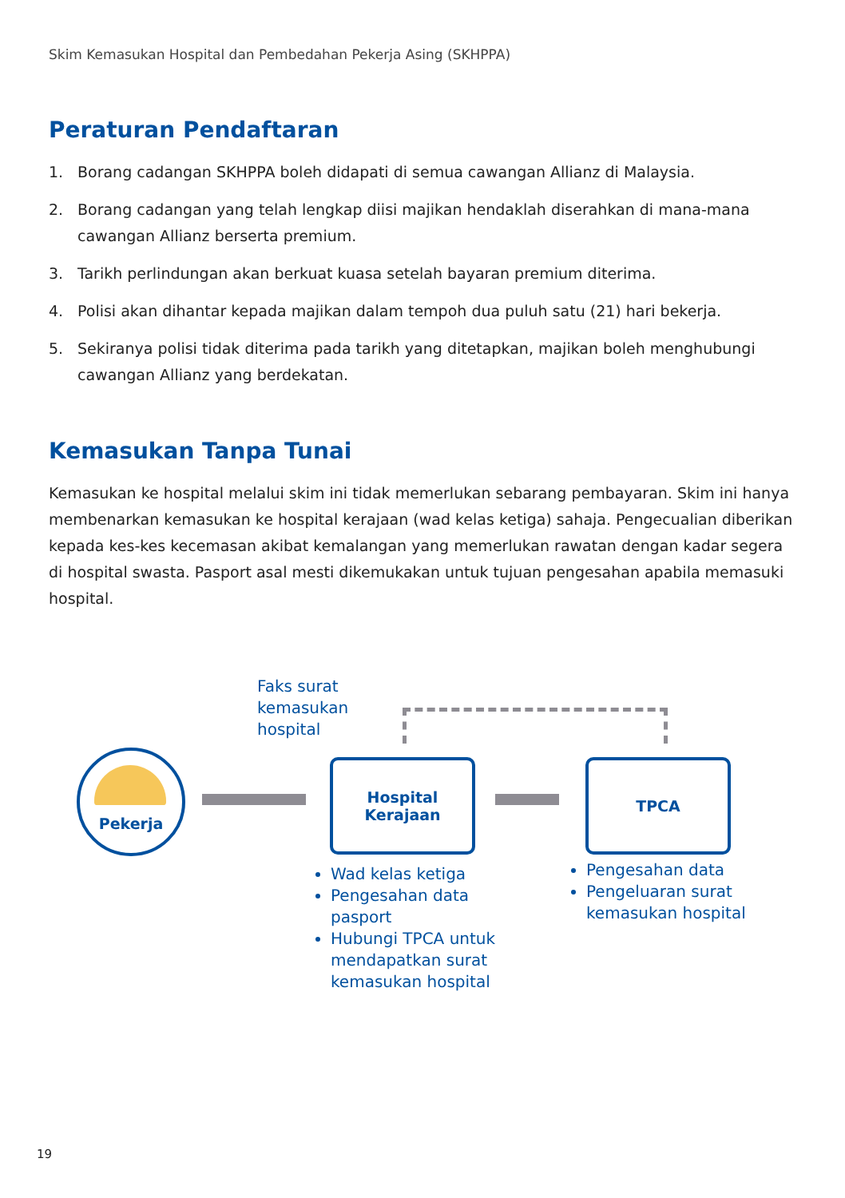Skim Kemasukan Hospital dan Pembedahan Pekerja Asing (SKHPPA)
Peraturan Pendaftaran
1. Borang cadangan SKHPPA boleh didapati di semua cawangan Allianz di Malaysia.
2. Borang cadangan yang telah lengkap diisi majikan hendaklah diserahkan di mana-mana cawangan Allianz berserta premium.
3. Tarikh perlindungan akan berkuat kuasa setelah bayaran premium diterima.
4. Polisi akan dihantar kepada majikan dalam tempoh dua puluh satu (21) hari bekerja.
5. Sekiranya polisi tidak diterima pada tarikh yang ditetapkan, majikan boleh menghubungi cawangan Allianz yang berdekatan.
Kemasukan Tanpa Tunai
Kemasukan ke hospital melalui skim ini tidak memerlukan sebarang pembayaran. Skim ini hanya membenarkan kemasukan ke hospital kerajaan (wad kelas ketiga) sahaja. Pengecualian diberikan kepada kes-kes kecemasan akibat kemalangan yang memerlukan rawatan dengan kadar segera di hospital swasta. Pasport asal mesti dikemukakan untuk tujuan pengesahan apabila memasuki hospital.
Faks surat
kemasukan
hospital
Pekerja
Hospital
Kerajaan
TPCA
Wad kelas ketiga
Pengesahan data pasport
Hubungi TPCA untuk mendapatkan surat kemasukan hospital
Pengesahan data
Pengeluaran surat kemasukan hospital
19